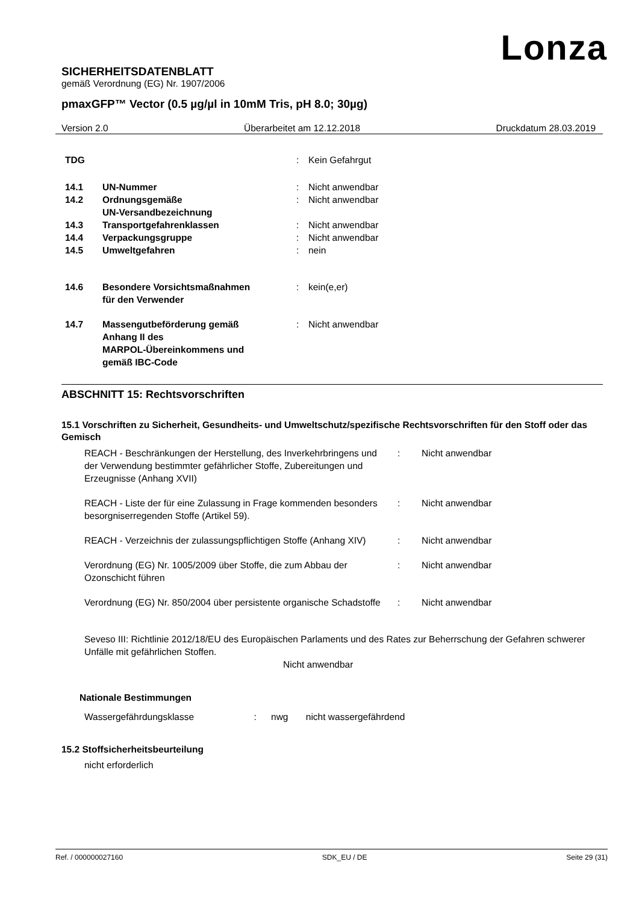Lonza
SICHERHEITSDATENBLATT
gemäß Verordnung (EG) Nr. 1907/2006
pmaxGFP™ Vector (0.5 µg/µl in 10mM Tris, pH 8.0; 30µg)
Version 2.0 Überarbeitet am 12.12.2018 Druckdatum 28.03.2019
| TDG | | : | Kein Gefahrgut |
| 14.1 | UN-Nummer | : | Nicht anwendbar |
| 14.2 | Ordnungsgemäße UN-Versandbezeichnung | : | Nicht anwendbar |
| 14.3 | Transportgefahrenklassen | : | Nicht anwendbar |
| 14.4 | Verpackungsgruppe | : | Nicht anwendbar |
| 14.5 | Umweltgefahren | : | nein |
| 14.6 | Besondere Vorsichtsmaßnahmen für den Verwender | : | kein(e,er) |
| 14.7 | Massengutbeförderung gemäß Anhang II des MARPOL-Übereinkommens und gemäß IBC-Code | : | Nicht anwendbar |
ABSCHNITT 15: Rechtsvorschriften
15.1 Vorschriften zu Sicherheit, Gesundheits- und Umweltschutz/spezifische Rechtsvorschriften für den Stoff oder das Gemisch
| REACH - Beschränkungen der Herstellung, des Inverkehrbringens und der Verwendung bestimmter gefährlicher Stoffe, Zubereitungen und Erzeugnisse (Anhang XVII) | : | Nicht anwendbar |
| REACH - Liste der für eine Zulassung in Frage kommenden besonders besorgniserregenden Stoffe (Artikel 59). | : | Nicht anwendbar |
| REACH - Verzeichnis der zulassungspflichtigen Stoffe (Anhang XIV) | : | Nicht anwendbar |
| Verordnung (EG) Nr. 1005/2009 über Stoffe, die zum Abbau der Ozonschicht führen | : | Nicht anwendbar |
| Verordnung (EG) Nr. 850/2004 über persistente organische Schadstoffe | : | Nicht anwendbar |
Seveso III: Richtlinie 2012/18/EU des Europäischen Parlaments und des Rates zur Beherrschung der Gefahren schwerer Unfälle mit gefährlichen Stoffen.
Nicht anwendbar
Nationale Bestimmungen
Wassergefährdungsklasse : nwg nicht wassergefährdend
15.2 Stoffsicherheitsbeurteilung
nicht erforderlich
Ref. / 000000027160 SDK_EU / DE Seite 29 (31)